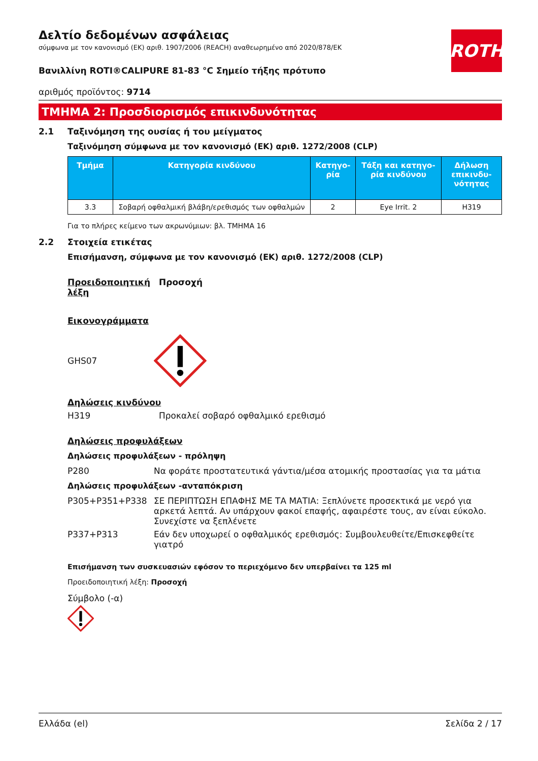ROTH
Δελτίο δεδομένων ασφάλειας
σύμφωνα με τον κανονισμό (ΕΚ) αριθ. 1907/2006 (REACH) αναθεωρημένο από 2020/878/ΕΚ
Βανιλλίνη ROTI®CALIPURE 81-83 °C Σημείο τήξης πρότυπο
αριθμός προϊόντος: 9714
ΤΜΗΜΑ 2: Προσδιορισμός επικινδυνότητας
2.1 Ταξινόμηση της ουσίας ή του μείγματος
Ταξινόμηση σύμφωνα με τον κανονισμό (ΕΚ) αριθ. 1272/2008 (CLP)
| Τμήμα | Κατηγορία κινδύνου | Κατηγο-ρία | Τάξη και κατηγο-ρία κινδύνου | Δήλωση επικινδυ-νότητας |
| --- | --- | --- | --- | --- |
| 3.3 | Σοβαρή οφθαλμική βλάβη/ερεθισμός των οφθαλμών | 2 | Eye Irrit. 2 | H319 |
Για το πλήρες κείμενο των ακρωνύμιων: βλ. ΤΜΗΜΑ 16
2.2 Στοιχεία ετικέτας
Επισήμανση, σύμφωνα με τον κανονισμό (ΕΚ) αριθ. 1272/2008 (CLP)
Προειδοποιητική λέξη Προσοχή
Εικονογράμματα
GHS07
Δηλώσεις κινδύνου
H319 Προκαλεί σοβαρό οφθαλμικό ερεθισμό
Δηλώσεις προφυλάξεων
Δηλώσεις προφυλάξεων - πρόληψη
P280 Να φοράτε προστατευτικά γάντια/μέσα ατομικής προστασίας για τα μάτια
Δηλώσεις προφυλάξεων -ανταπόκριση
P305+P351+P338 ΣΕ ΠΕΡΙΠΤΩΣΗ ΕΠΑΦΗΣ ΜΕ ΤΑ ΜΑΤΙΑ: Ξεπλύνετε προσεκτικά με νερό για αρκετά λεπτά. Αν υπάρχουν φακοί επαφής, αφαιρέστε τους, αν είναι εύκολο. Συνεχίστε να ξεπλένετε
P337+P313 Εάν δεν υποχωρεί ο οφθαλμικός ερεθισμός: Συμβουλευθείτε/Επισκεφθείτε γιατρό
Επισήμανση των συσκευασιών εφόσον το περιεχόμενο δεν υπερβαίνει τα 125 ml
Προειδοποιητική λέξη: Προσοχή
Σύμβολο (-α)
Ελλάδα (el) Σελίδα 2 / 17